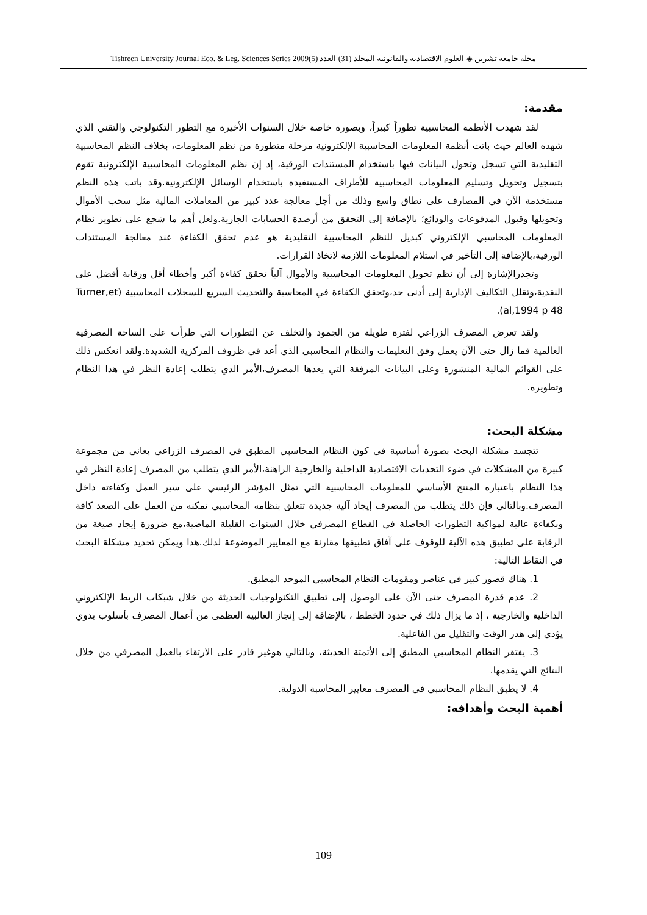مجلة جامعة تشرين ◈ العلوم الاقتصادية والقانونية المجلد (31) العدد (5)2009 Tishreen University Journal Eco. & Leg. Sciences Series
مقدمة:
لقد شهدت الأنظمة المحاسبية تطوراً كبيراً، وبصورة خاصة خلال السنوات الأخيرة مع التطور التكنولوجي والتقني الذي شهده العالم حيث باتت أنظمة المعلومات المحاسبية الإلكترونية مرحلة متطورة من نظم المعلومات، بخلاف النظم المحاسبية التقليدية التي تسجل وتحول البيانات فيها باستخدام المستندات الورقية، إذ إن نظم المعلومات المحاسبية الإلكترونية تقوم بتسجيل وتحويل وتسليم المعلومات المحاسبية للأطراف المستفيدة باستخدام الوسائل الإلكترونية.وقد باتت هذه النظم مستخدمة الآن في المصارف على نطاق واسع وذلك من أجل معالجة عدد كبير من المعاملات المالية مثل سحب الأموال وتحويلها وقبول المدفوعات والودائع؛ بالإضافة إلى التحقق من أرصدة الحسابات الجارية.ولعل أهم ما شجع على تطوير نظام المعلومات المحاسبي الإلكتروني كبديل للنظم المحاسبية التقليدية هو عدم تحقق الكفاءة عند معالجة المستندات الورقية،بالإضافة إلى التأخير في استلام المعلومات اللازمة لاتخاذ القرارات.
وتجدرالإشارة إلى أن نظم تحويل المعلومات المحاسبية والأموال آلياً تحقق كفاءة أكبر وأخطاء أقل ورقابة أفضل على النقدية،وتقلل التكاليف الإدارية إلى أدنى حد،وتحقق الكفاءة في المحاسبة والتحديث السريع للسجلات المحاسبية (Turner,et al,1994 p 48).
ولقد تعرض المصرف الزراعي لفترة طويلة من الجمود والتخلف عن التطورات التي طرأت على الساحة المصرفية العالمية فما زال حتى الآن يعمل وفق التعليمات والنظام المحاسبي الذي أعد في ظروف المركزية الشديدة.ولقد انعكس ذلك على القوائم المالية المنشورة وعلى البيانات المرفقة التي يعدها المصرف،الأمر الذي يتطلب إعادة النظر في هذا النظام وتطويره.
مشكلة البحث:
تتجسد مشكلة البحث بصورة أساسية في كون النظام المحاسبي المطبق في المصرف الزراعي يعاني من مجموعة كبيرة من المشكلات في ضوء التحديات الاقتصادية الداخلية والخارجية الراهنة،الأمر الذي يتطلب من المصرف إعادة النظر في هذا النظام باعتباره المنتج الأساسي للمعلومات المحاسبية التي تمثل المؤشر الرئيسي على سير العمل وكفاءته داخل المصرف.وبالتالي فإن ذلك يتطلب من المصرف إيجاد آلية جديدة تتعلق بنظامه المحاسبي تمكنه من العمل على الصعد كافة وبكفاءة عالية لمواكبة التطورات الحاصلة في القطاع المصرفي خلال السنوات القليلة الماضية،مع ضرورة إيجاد صيغة من الرقابة على تطبيق هذه الآلية للوقوف على آفاق تطبيقها مقارنة مع المعايير الموضوعة لذلك.هذا ويمكن تحديد مشكلة البحث في النقاط التالية:
1. هناك قصور كبير في عناصر ومقومات النظام المحاسبي الموحد المطبق.
2. عدم قدرة المصرف حتى الآن على الوصول إلى تطبيق التكنولوجيات الحديثة من خلال شبكات الربط الإلكتروني الداخلية والخارجية ، إذ ما يزال ذلك في حدود الخطط ، بالإضافة إلى إنجاز الغالبية العظمى من أعمال المصرف بأسلوب يدوي يؤدي إلى هدر الوقت والتقليل من الفاعلية.
3. يفتقر النظام المحاسبي المطبق إلى الأتمتة الحديثة، وبالتالي هوغير قادر على الارتقاء بالعمل المصرفي من خلال النتائج التي يقدمها.
4. لا يطبق النظام المحاسبي في المصرف معايير المحاسبة الدولية.
أهمية البحث وأهدافه:
109